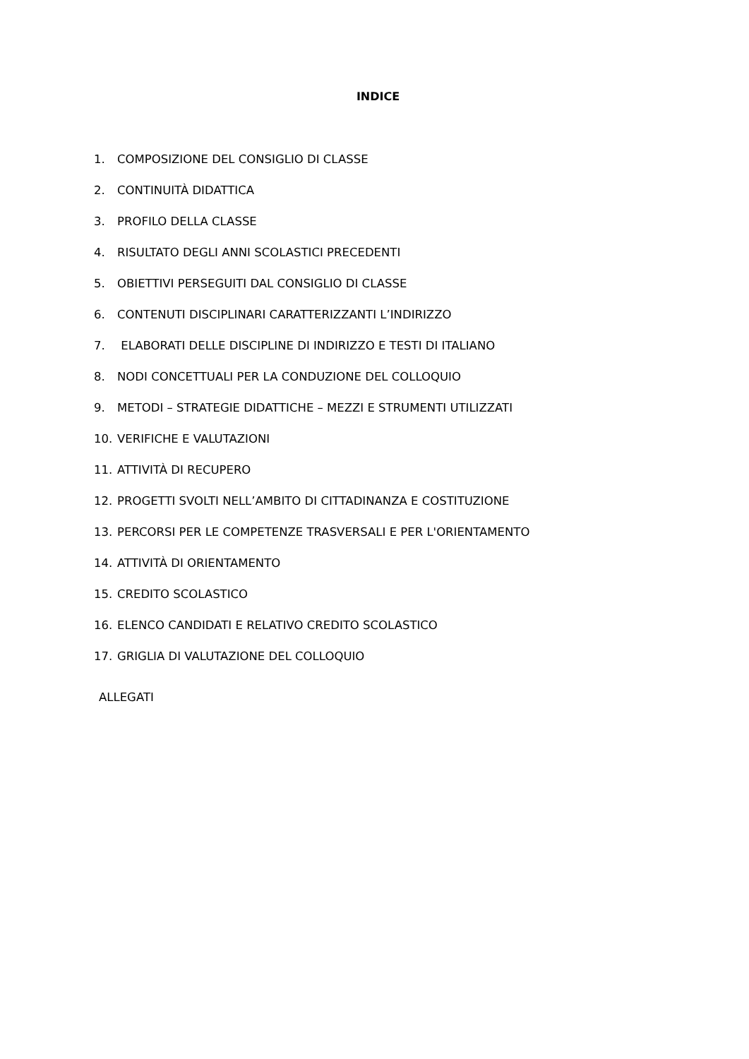INDICE
1. COMPOSIZIONE DEL CONSIGLIO DI CLASSE
2. CONTINUITÀ DIDATTICA
3. PROFILO DELLA CLASSE
4. RISULTATO DEGLI ANNI SCOLASTICI PRECEDENTI
5. OBIETTIVI PERSEGUITI DAL CONSIGLIO DI CLASSE
6. CONTENUTI DISCIPLINARI CARATTERIZZANTI L’INDIRIZZO
7. ELABORATI DELLE DISCIPLINE DI INDIRIZZO E TESTI DI ITALIANO
8. NODI CONCETTUALI PER LA CONDUZIONE DEL COLLOQUIO
9. METODI – STRATEGIE DIDATTICHE – MEZZI E STRUMENTI UTILIZZATI
10. VERIFICHE E VALUTAZIONI
11. ATTIVITÀ DI RECUPERO
12. PROGETTI SVOLTI NELL’AMBITO DI CITTADINANZA E COSTITUZIONE
13. PERCORSI PER LE COMPETENZE TRASVERSALI E PER L'ORIENTAMENTO
14. ATTIVITÀ DI ORIENTAMENTO
15. CREDITO SCOLASTICO
16. ELENCO CANDIDATI E RELATIVO CREDITO SCOLASTICO
17. GRIGLIA DI VALUTAZIONE DEL COLLOQUIO
ALLEGATI